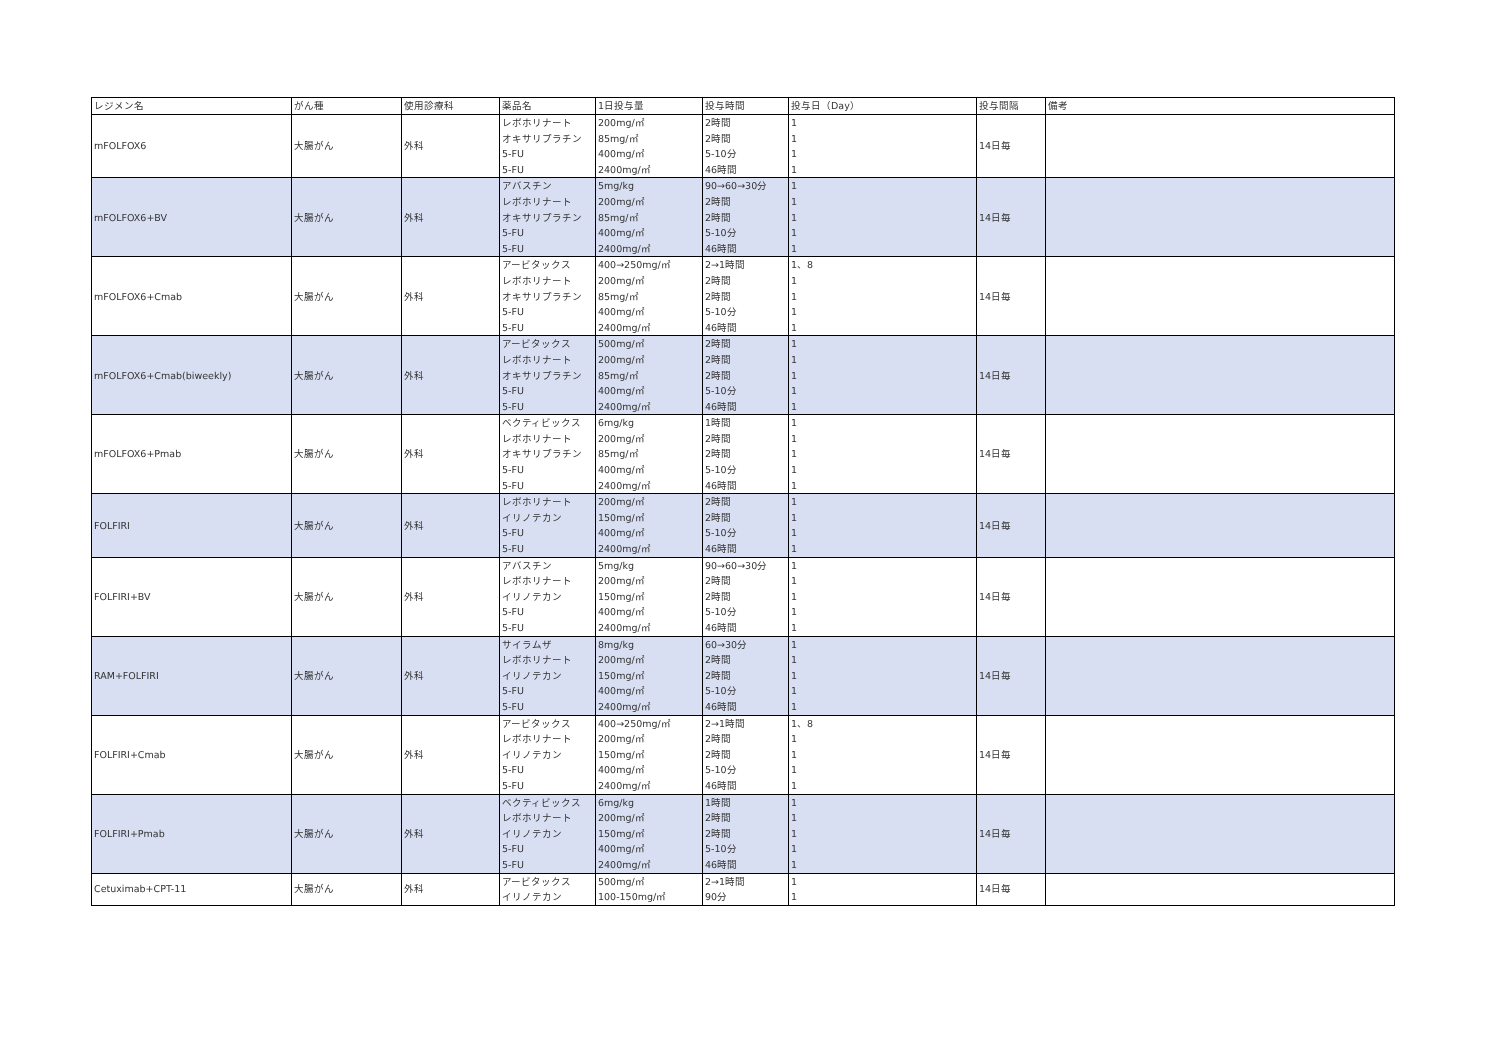| レジメン名 | がん種 | 使用診療科 | 薬品名 | 1日投与量 | 投与時間 | 投与日（Day） | 投与間隔 | 備考 |
| --- | --- | --- | --- | --- | --- | --- | --- | --- |
| mFOLFOX6 | 大腸がん | 外科 | レボホリナート | 200mg/㎡ | 2時間 | 1 | 14日毎 | |
| | | | オキサリプラチン | 85mg/㎡ | 2時間 | 1 | | |
| | | | 5-FU | 400mg/㎡ | 5-10分 | 1 | | |
| | | | 5-FU | 2400mg/㎡ | 46時間 | 1 | | |
| mFOLFOX6+BV | 大腸がん | 外科 | アバスチン | 5mg/kg | 90→60→30分 | 1 | 14日毎 | |
| | | | レボホリナート | 200mg/㎡ | 2時間 | 1 | | |
| | | | オキサリプラチン | 85mg/㎡ | 2時間 | 1 | | |
| | | | 5-FU | 400mg/㎡ | 5-10分 | 1 | | |
| | | | 5-FU | 2400mg/㎡ | 46時間 | 1 | | |
| mFOLFOX6+Cmab | 大腸がん | 外科 | アービタックス | 400→250mg/㎡ | 2→1時間 | 1、8 | 14日毎 | |
| | | | レボホリナート | 200mg/㎡ | 2時間 | 1 | | |
| | | | オキサリプラチン | 85mg/㎡ | 2時間 | 1 | | |
| | | | 5-FU | 400mg/㎡ | 5-10分 | 1 | | |
| | | | 5-FU | 2400mg/㎡ | 46時間 | 1 | | |
| mFOLFOX6+Cmab(biweekly) | 大腸がん | 外科 | アービタックス | 500mg/㎡ | 2時間 | 1 | 14日毎 | |
| | | | レボホリナート | 200mg/㎡ | 2時間 | 1 | | |
| | | | オキサリプラチン | 85mg/㎡ | 2時間 | 1 | | |
| | | | 5-FU | 400mg/㎡ | 5-10分 | 1 | | |
| | | | 5-FU | 2400mg/㎡ | 46時間 | 1 | | |
| mFOLFOX6+Pmab | 大腸がん | 外科 | ベクティビックス | 6mg/kg | 1時間 | 1 | 14日毎 | |
| | | | レボホリナート | 200mg/㎡ | 2時間 | 1 | | |
| | | | オキサリプラチン | 85mg/㎡ | 2時間 | 1 | | |
| | | | 5-FU | 400mg/㎡ | 5-10分 | 1 | | |
| | | | 5-FU | 2400mg/㎡ | 46時間 | 1 | | |
| FOLFIRI | 大腸がん | 外科 | レボホリナート | 200mg/㎡ | 2時間 | 1 | 14日毎 | |
| | | | イリノテカン | 150mg/㎡ | 2時間 | 1 | | |
| | | | 5-FU | 400mg/㎡ | 5-10分 | 1 | | |
| | | | 5-FU | 2400mg/㎡ | 46時間 | 1 | | |
| FOLFIRI+BV | 大腸がん | 外科 | アバスチン | 5mg/kg | 90→60→30分 | 1 | 14日毎 | |
| | | | レボホリナート | 200mg/㎡ | 2時間 | 1 | | |
| | | | イリノテカン | 150mg/㎡ | 2時間 | 1 | | |
| | | | 5-FU | 400mg/㎡ | 5-10分 | 1 | | |
| | | | 5-FU | 2400mg/㎡ | 46時間 | 1 | | |
| RAM+FOLFIRI | 大腸がん | 外科 | サイラムザ | 8mg/kg | 60→30分 | 1 | 14日毎 | |
| | | | レボホリナート | 200mg/㎡ | 2時間 | 1 | | |
| | | | イリノテカン | 150mg/㎡ | 2時間 | 1 | | |
| | | | 5-FU | 400mg/㎡ | 5-10分 | 1 | | |
| | | | 5-FU | 2400mg/㎡ | 46時間 | 1 | | |
| FOLFIRI+Cmab | 大腸がん | 外科 | アービタックス | 400→250mg/㎡ | 2→1時間 | 1、8 | 14日毎 | |
| | | | レボホリナート | 200mg/㎡ | 2時間 | 1 | | |
| | | | イリノテカン | 150mg/㎡ | 2時間 | 1 | | |
| | | | 5-FU | 400mg/㎡ | 5-10分 | 1 | | |
| | | | 5-FU | 2400mg/㎡ | 46時間 | 1 | | |
| FOLFIRI+Pmab | 大腸がん | 外科 | ベクティビックス | 6mg/kg | 1時間 | 1 | 14日毎 | |
| | | | レボホリナート | 200mg/㎡ | 2時間 | 1 | | |
| | | | イリノテカン | 150mg/㎡ | 2時間 | 1 | | |
| | | | 5-FU | 400mg/㎡ | 5-10分 | 1 | | |
| | | | 5-FU | 2400mg/㎡ | 46時間 | 1 | | |
| Cetuximab+CPT-11 | 大腸がん | 外科 | アービタックス | 500mg/㎡ | 2→1時間 | 1 | 14日毎 | |
| | | | イリノテカン | 100-150mg/㎡ | 90分 | 1 | | |